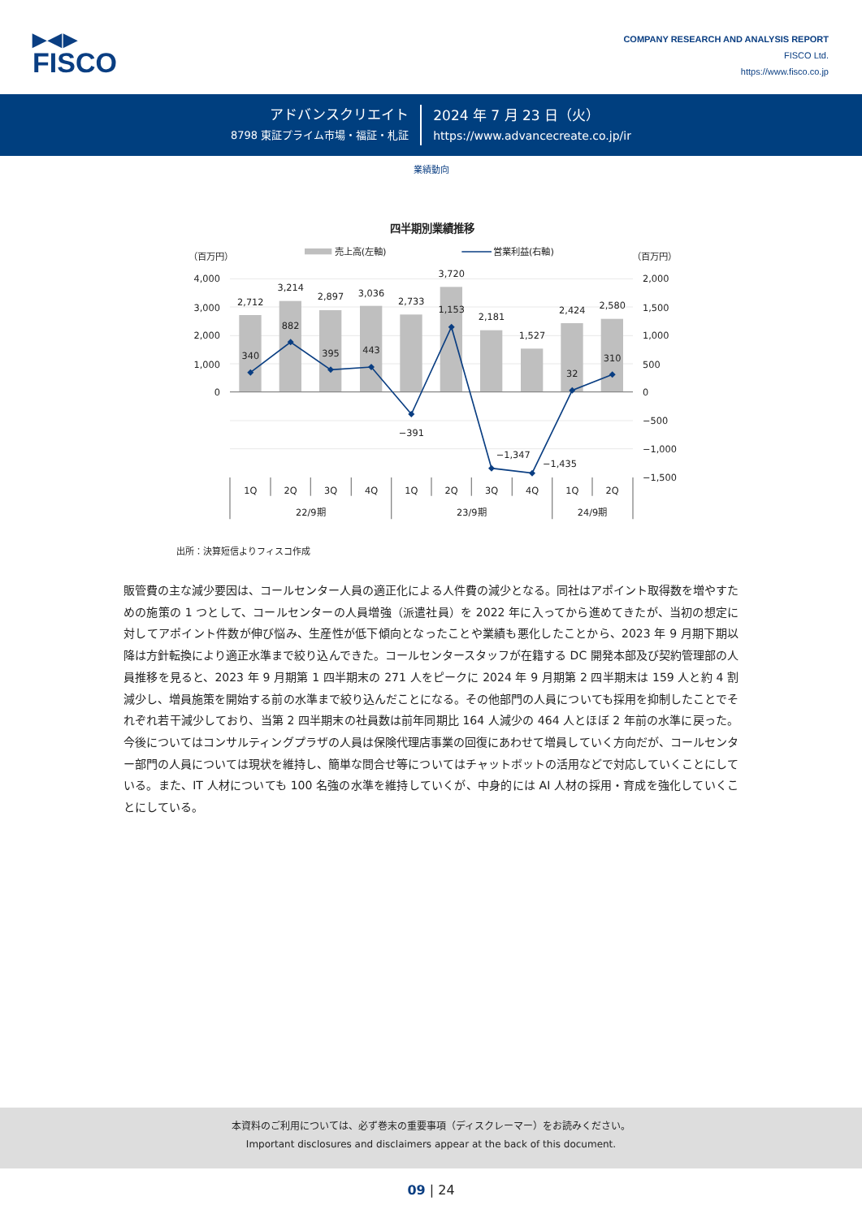▶◀▶
FISCO
COMPANY RESEARCH AND ANALYSIS REPORT
FISCO Ltd.
https://www.fisco.co.jp
アドバンスクリエイト
8798 東証プライム市場・福証・札証
2024 年 7 月 23 日（火）
https://www.advancecreate.co.jp/ir
業績動向
四半期別業績推移
（百万円）
（百万円）
売上高(左軸)
営業利益(右軸)
4,000
3,000
2,000
1,000
0
2,000
1,500
1,000
500
0
−500
−1,000
−1,500
2,712
3,214
2,897
3,036
2,733
3,720
2,181
1,527
2,424
2,580
340
882
395
443
−391
1,153
−1,347
−1,435
32
310
1Q
2Q
3Q
4Q
1Q
2Q
3Q
4Q
1Q
2Q
22/9期
23/9期
24/9期
出所：決算短信よりフィスコ作成
販管費の主な減少要因は、コールセンター人員の適正化による人件費の減少となる。同社はアポイント取得数を増やすための施策の 1 つとして、コールセンターの人員増強（派遣社員）を 2022 年に入ってから進めてきたが、当初の想定に対してアポイント件数が伸び悩み、生産性が低下傾向となったことや業績も悪化したことから、2023 年 9 月期下期以降は方針転換により適正水準まで絞り込んできた。コールセンタースタッフが在籍する DC 開発本部及び契約管理部の人員推移を見ると、2023 年 9 月期第 1 四半期末の 271 人をピークに 2024 年 9 月期第 2 四半期末は 159 人と約 4 割減少し、増員施策を開始する前の水準まで絞り込んだことになる。その他部門の人員についても採用を抑制したことでそれぞれ若干減少しており、当第 2 四半期末の社員数は前年同期比 164 人減少の 464 人とほぼ 2 年前の水準に戻った。今後についてはコンサルティングプラザの人員は保険代理店事業の回復にあわせて増員していく方向だが、コールセンター部門の人員については現状を維持し、簡単な問合せ等についてはチャットボットの活用などで対応していくことにしている。また、IT 人材についても 100 名強の水準を維持していくが、中身的には AI 人材の採用・育成を強化していくことにしている。
本資料のご利用については、必ず巻末の重要事項（ディスクレーマー）をお読みください。
Important disclosures and disclaimers appear at the back of this document.
09 | 24